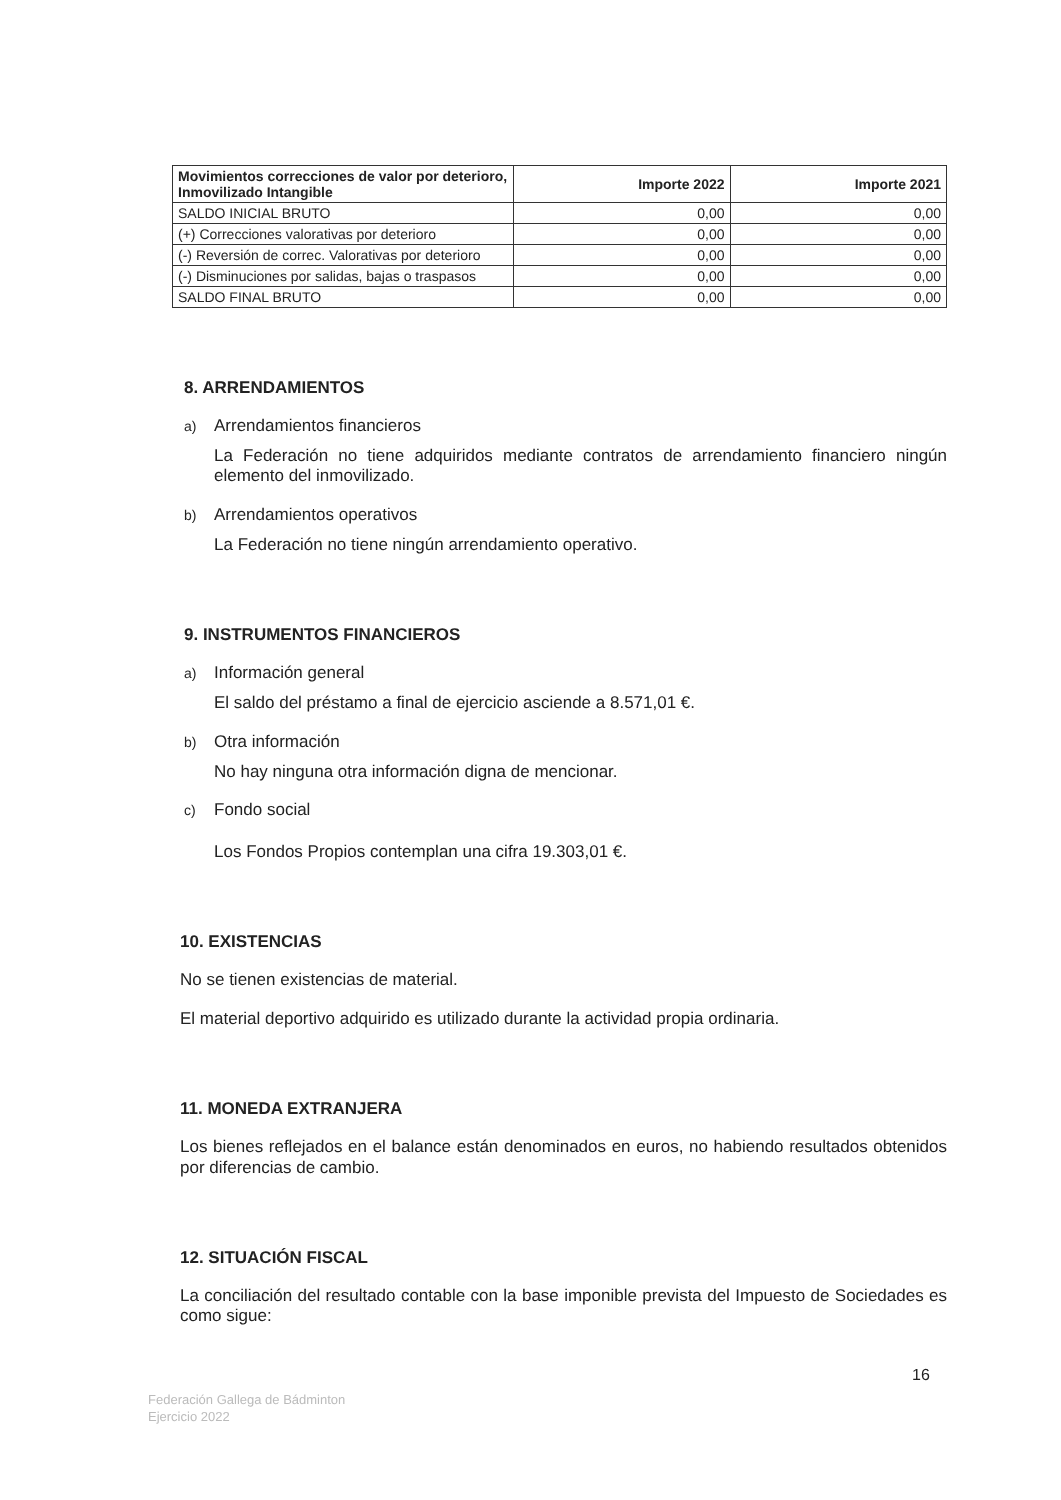| Movimientos correcciones de valor por deterioro, Inmovilizado Intangible | Importe 2022 | Importe 2021 |
| --- | --- | --- |
| SALDO INICIAL BRUTO | 0,00 | 0,00 |
| (+) Correcciones valorativas por deterioro | 0,00 | 0,00 |
| (-) Reversión de correc. Valorativas por deterioro | 0,00 | 0,00 |
| (-) Disminuciones por salidas, bajas o traspasos | 0,00 | 0,00 |
| SALDO FINAL BRUTO | 0,00 | 0,00 |
8. ARRENDAMIENTOS
a) Arrendamientos financieros
La Federación no tiene adquiridos mediante contratos de arrendamiento financiero ningún elemento del inmovilizado.
b) Arrendamientos operativos
La Federación no tiene ningún arrendamiento operativo.
9. INSTRUMENTOS FINANCIEROS
a) Información general
El saldo del préstamo a final de ejercicio asciende a 8.571,01 €.
b) Otra información
No hay ninguna otra información digna de mencionar.
c) Fondo social
Los Fondos Propios contemplan una cifra 19.303,01 €.
10. EXISTENCIAS
No se tienen existencias de material.
El material deportivo adquirido es utilizado durante la actividad propia ordinaria.
11. MONEDA EXTRANJERA
Los bienes reflejados en el balance están denominados en euros, no habiendo resultados obtenidos por diferencias de cambio.
12. SITUACIÓN FISCAL
La conciliación del resultado contable con la base imponible prevista del Impuesto de Sociedades es como sigue:
16
Federación Gallega de Bádminton
Ejercicio 2022